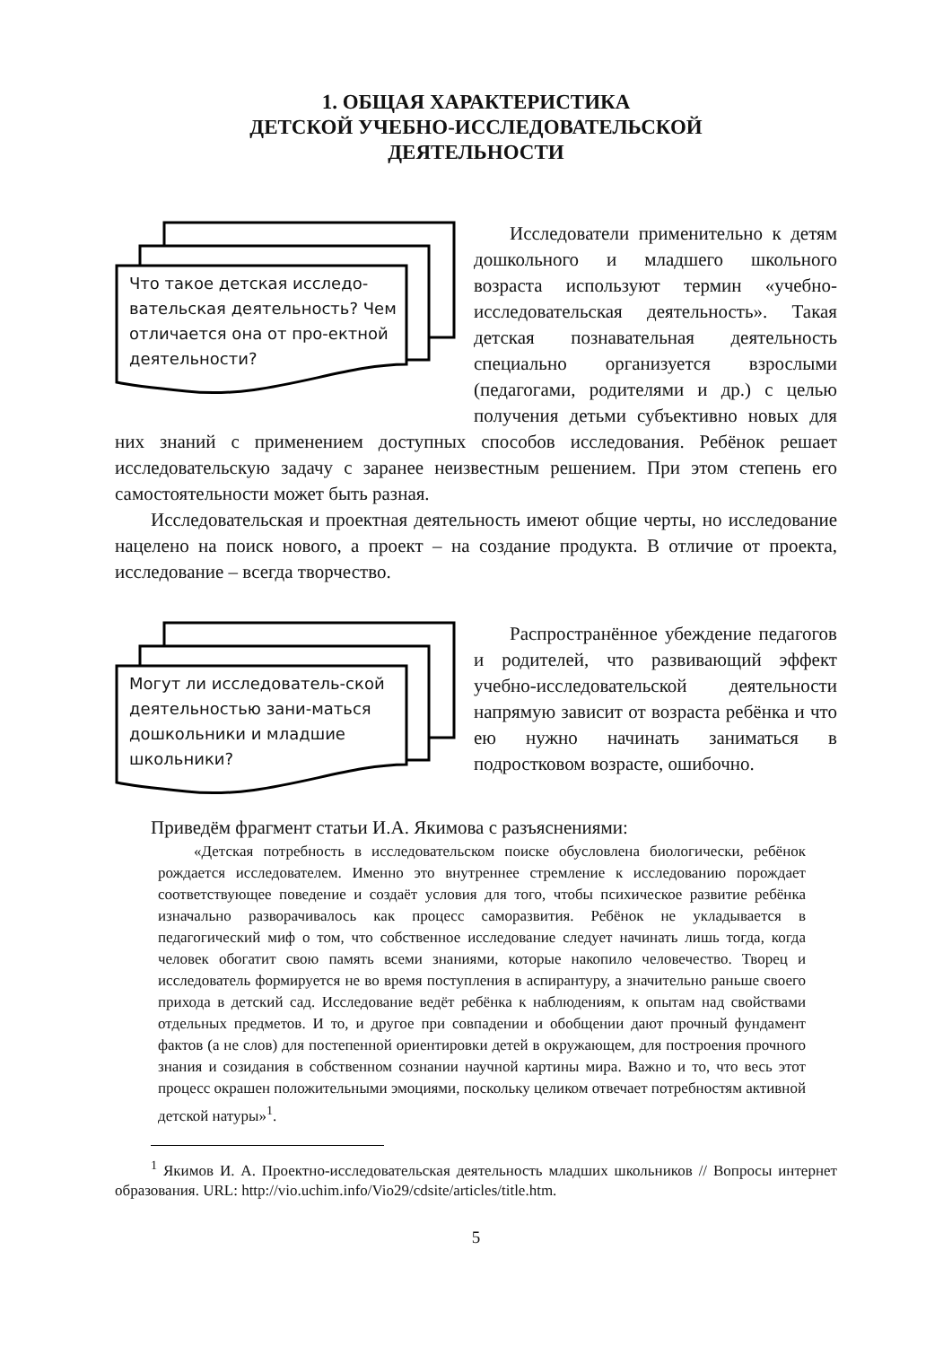1. ОБЩАЯ ХАРАКТЕРИСТИКА
ДЕТСКОЙ УЧЕБНО-ИССЛЕДОВАТЕЛЬСКОЙ
ДЕЯТЕЛЬНОСТИ
Что такое детская исследо-вательская деятельность? Чем отличается она от про-ектной деятельности?
Исследователи применительно к детям дошкольного и младшего школьного возраста используют термин «учебно-исследовательская деятельность». Такая детская познавательная деятельность специально организуется взрослыми (педагогами, родителями и др.) с целью получения детьми субъективно новых для них знаний с применением доступных способов исследования. Ребёнок решает исследовательскую задачу с заранее неизвестным решением. При этом степень его самостоятельности может быть разная.
Исследовательская и проектная деятельность имеют общие черты, но исследование нацелено на поиск нового, а проект – на создание продукта. В отличие от проекта, исследование – всегда творчество.
Могут ли исследователь-ской деятельностью зани-маться дошкольники и младшие школьники?
Распространённое убеждение педагогов и родителей, что развивающий эффект учебно-исследовательской деятельности напрямую зависит от возраста ребёнка и что ею нужно начинать заниматься в подростковом возрасте, ошибочно.
Приведём фрагмент статьи И.А. Якимова с разъяснениями:
«Детская потребность в исследовательском поиске обусловлена биологически, ребёнок рождается исследователем. Именно это внутреннее стремление к исследованию порождает соответствующее поведение и создаёт условия для того, чтобы психическое развитие ребёнка изначально разворачивалось как процесс саморазвития. Ребёнок не укладывается в педагогический миф о том, что собственное исследование следует начинать лишь тогда, когда человек обогатит свою память всеми знаниями, которые накопило человечество. Творец и исследователь формируется не во время поступления в аспирантуру, а значительно раньше своего прихода в детский сад. Исследование ведёт ребёнка к наблюдениям, к опытам над свойствами отдельных предметов. И то, и другое при совпадении и обобщении дают прочный фундамент фактов (а не слов) для постепенной ориентировки детей в окружающем, для построения прочного знания и созидания в собственном сознании научной картины мира. Важно и то, что весь этот процесс окрашен положительными эмоциями, поскольку целиком отвечает потребностям активной детской натуры»<sup>1</sup>.
<sup>1</sup> Якимов И. А. Проектно-исследовательская деятельность младших школьников // Вопросы интернет образования. URL: http://vio.uchim.info/Vio29/cdsite/articles/title.htm.
5